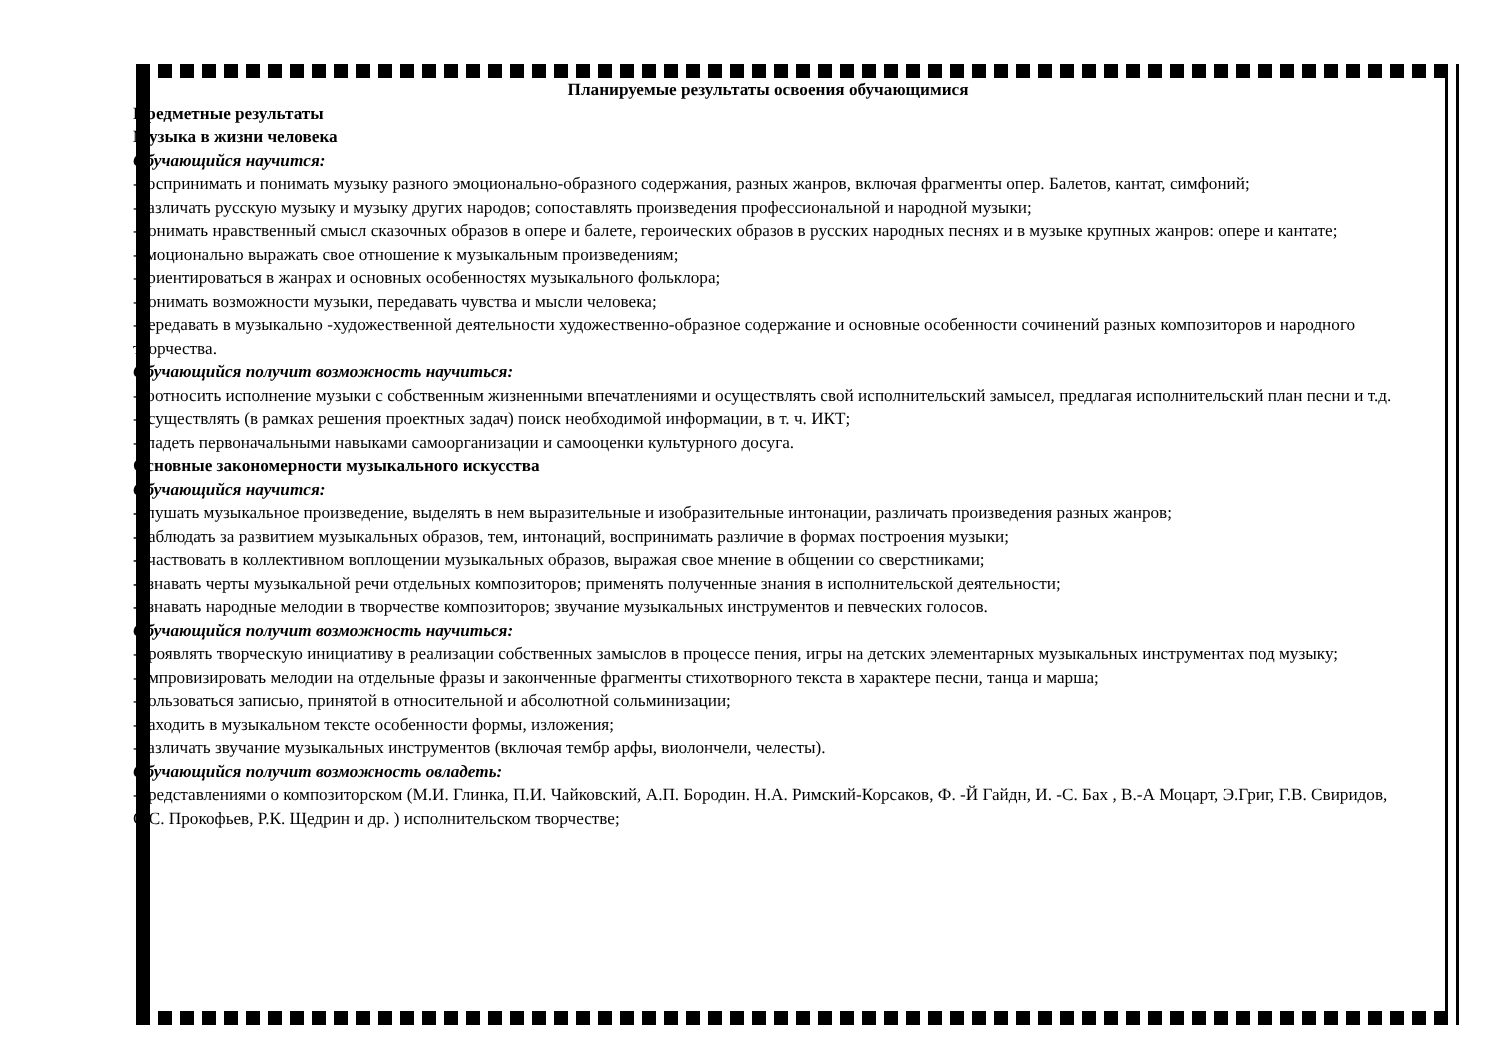Планируемые результаты освоения обучающимися
Предметные результаты
Музыка в жизни человека
Обучающийся научится:
-воспринимать и понимать музыку разного эмоционально-образного содержания, разных жанров, включая фрагменты опер. Балетов, кантат, симфоний;
-различать русскую музыку и музыку других народов; сопоставлять произведения профессиональной и народной музыки;
-понимать нравственный смысл сказочных образов в опере и балете, героических образов в русских народных песнях и в музыке крупных жанров: опере и кантате;
-эмоционально выражать свое отношение к музыкальным произведениям;
-ориентироваться в жанрах и основных особенностях музыкального фольклора;
-понимать возможности музыки, передавать чувства и мысли человека;
-передавать в музыкально -художественной деятельности художественно-образное содержание и основные особенности сочинений разных композиторов и народного творчества.
Обучающийся получит возможность научиться:
-соотносить исполнение музыки с собственным жизненными впечатлениями и осуществлять свой исполнительский замысел, предлагая исполнительский план песни и т.д.
-осуществлять (в рамках решения проектных задач) поиск необходимой информации, в т. ч. ИКТ;
-владеть первоначальными навыками самоорганизации и самооценки культурного досуга.
Основные закономерности музыкального искусства
Обучающийся научится:
-слушать музыкальное произведение, выделять в нем выразительные и изобразительные интонации, различать произведения разных жанров;
-наблюдать за развитием музыкальных образов, тем, интонаций, воспринимать различие в формах построения музыки;
-участвовать в коллективном воплощении музыкальных образов, выражая свое мнение в общении со сверстниками;
-узнавать черты музыкальной речи отдельных композиторов; применять полученные знания в исполнительской деятельности;
-узнавать народные мелодии в творчестве композиторов; звучание музыкальных инструментов и певческих голосов.
Обучающийся получит возможность научиться:
-проявлять творческую инициативу в реализации собственных замыслов в процессе пения, игры на детских элементарных музыкальных инструментах под музыку;
-импровизировать мелодии на отдельные фразы и законченные фрагменты стихотворного текста в характере песни, танца и марша;
-пользоваться записью, принятой в относительной и абсолютной сольминизации;
-находить в музыкальном тексте особенности формы, изложения;
-различать звучание музыкальных инструментов (включая тембр арфы, виолончели, челесты).
Обучающийся получит возможность овладеть:
-представлениями о композиторском (М.И. Глинка, П.И. Чайковский, А.П. Бородин. Н.А. Римский-Корсаков, Ф. -Й Гайдн, И. -С. Бах , В.-А Моцарт, Э.Григ, Г.В. Свиридов, С.С. Прокофьев, Р.К. Щедрин и др. ) исполнительском творчестве;